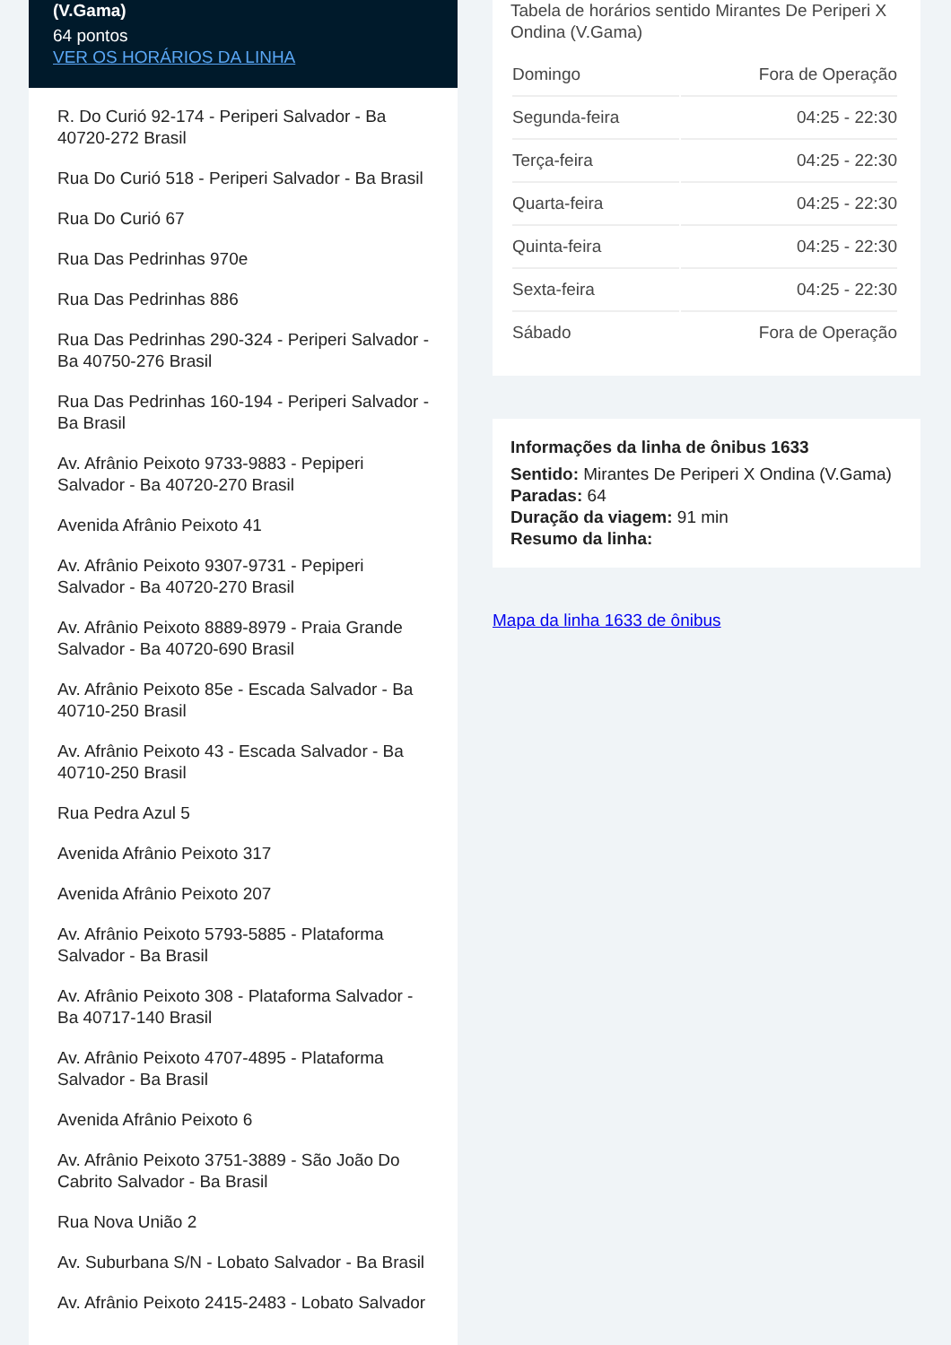(V.Gama)
64 pontos
VER OS HORÁRIOS DA LINHA
R. Do Curió 92-174 - Periperi Salvador - Ba 40720-272 Brasil
Rua Do Curió 518 - Periperi Salvador - Ba Brasil
Rua Do Curió 67
Rua Das Pedrinhas 970e
Rua Das Pedrinhas 886
Rua Das Pedrinhas 290-324 - Periperi Salvador - Ba 40750-276 Brasil
Rua Das Pedrinhas 160-194 - Periperi Salvador - Ba Brasil
Av. Afrânio Peixoto 9733-9883 - Pepiperi Salvador - Ba 40720-270 Brasil
Avenida Afrânio Peixoto 41
Av. Afrânio Peixoto 9307-9731 - Pepiperi Salvador - Ba 40720-270 Brasil
Av. Afrânio Peixoto 8889-8979 - Praia Grande Salvador - Ba 40720-690 Brasil
Av. Afrânio Peixoto 85e - Escada Salvador - Ba 40710-250 Brasil
Av. Afrânio Peixoto 43 - Escada Salvador - Ba 40710-250 Brasil
Rua Pedra Azul 5
Avenida Afrânio Peixoto 317
Avenida Afrânio Peixoto 207
Av. Afrânio Peixoto 5793-5885 - Plataforma Salvador - Ba Brasil
Av. Afrânio Peixoto 308 - Plataforma Salvador - Ba 40717-140 Brasil
Av. Afrânio Peixoto 4707-4895 - Plataforma Salvador - Ba Brasil
Avenida Afrânio Peixoto 6
Av. Afrânio Peixoto 3751-3889 - São João Do Cabrito Salvador - Ba Brasil
Rua Nova União 2
Av. Suburbana S/N - Lobato Salvador - Ba Brasil
Av. Afrânio Peixoto 2415-2483 - Lobato Salvador
Tabela de horários sentido Mirantes De Periperi X Ondina (V.Gama)
| Domingo | Fora de Operação |
| Segunda-feira | 04:25 - 22:30 |
| Terça-feira | 04:25 - 22:30 |
| Quarta-feira | 04:25 - 22:30 |
| Quinta-feira | 04:25 - 22:30 |
| Sexta-feira | 04:25 - 22:30 |
| Sábado | Fora de Operação |
Informações da linha de ônibus 1633
Sentido: Mirantes De Periperi X Ondina (V.Gama)
Paradas: 64
Duração da viagem: 91 min
Resumo da linha:
Mapa da linha 1633 de ônibus